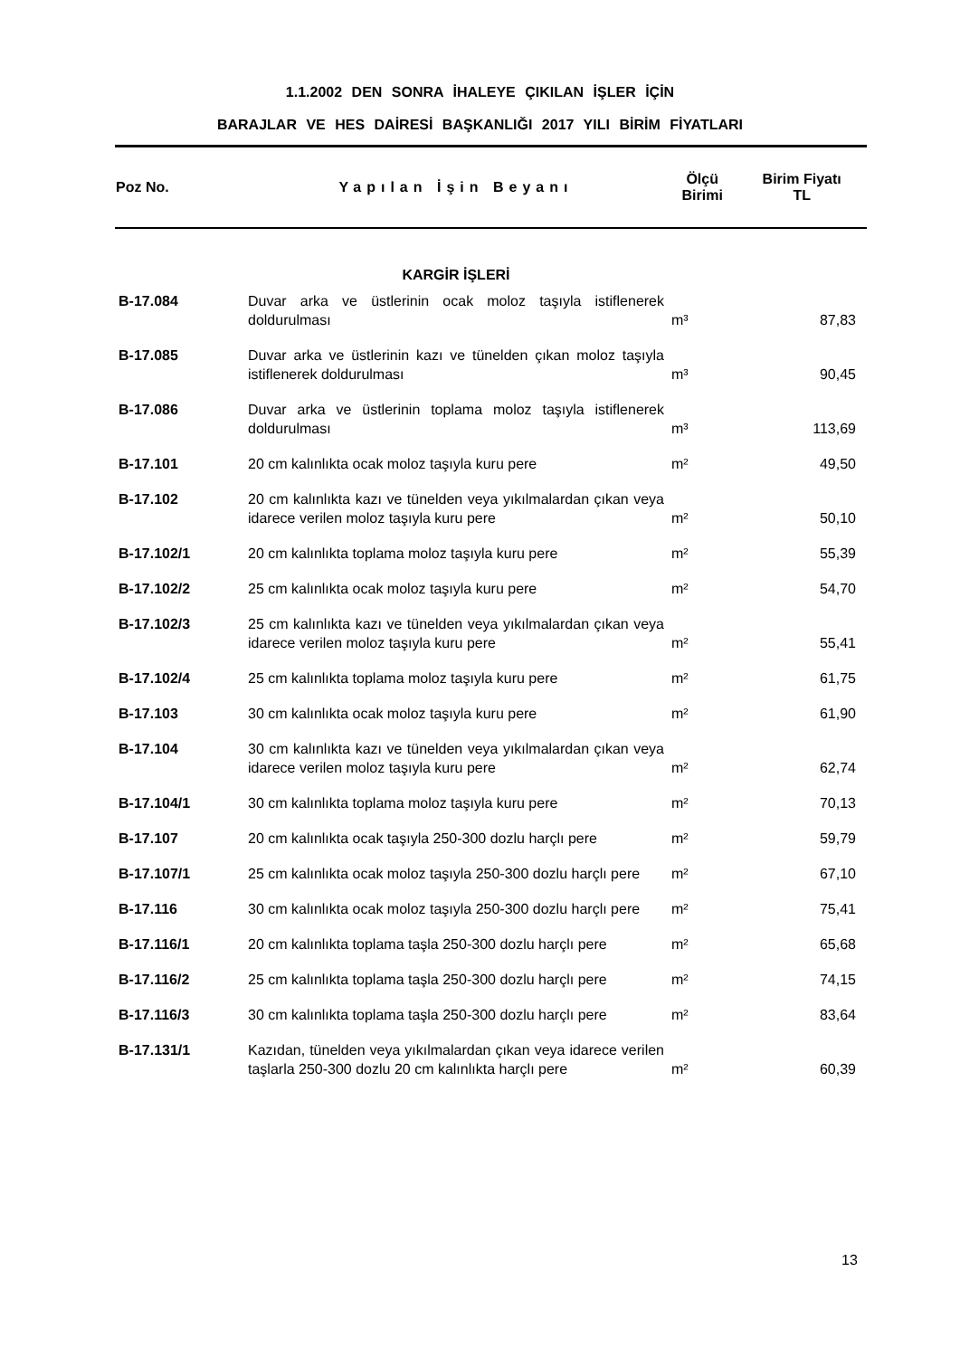1.1.2002 DEN SONRA İHALEYE ÇIKILAN İŞLER İÇİN
BARAJLAR VE HES DAİRESİ BAŞKANLIĞI 2017 YILI BİRİM FİYATLARI
| Poz No. | Yapılan İşin Beyanı | Ölçü Birimi | Birim Fiyatı TL |
| --- | --- | --- | --- |
| | KARGİR İŞLERİ | | |
| B-17.084 | Duvar arka ve üstlerinin ocak moloz taşıyla istiflenerek doldurulması | m³ | 87,83 |
| B-17.085 | Duvar arka ve üstlerinin kazı ve tünelden çıkan moloz taşıyla istiflenerek doldurulması | m³ | 90,45 |
| B-17.086 | Duvar arka ve üstlerinin toplama moloz taşıyla istiflenerek doldurulması | m³ | 113,69 |
| B-17.101 | 20 cm kalınlıkta ocak moloz taşıyla kuru pere | m² | 49,50 |
| B-17.102 | 20 cm kalınlıkta kazı ve tünelden veya yıkılmalardan çıkan veya idarece verilen moloz taşıyla kuru pere | m² | 50,10 |
| B-17.102/1 | 20 cm kalınlıkta toplama moloz taşıyla kuru pere | m² | 55,39 |
| B-17.102/2 | 25 cm kalınlıkta ocak moloz taşıyla kuru pere | m² | 54,70 |
| B-17.102/3 | 25 cm kalınlıkta kazı ve tünelden veya yıkılmalardan çıkan veya idarece verilen moloz taşıyla kuru pere | m² | 55,41 |
| B-17.102/4 | 25 cm kalınlıkta toplama moloz taşıyla kuru pere | m² | 61,75 |
| B-17.103 | 30 cm kalınlıkta ocak moloz taşıyla kuru pere | m² | 61,90 |
| B-17.104 | 30 cm kalınlıkta kazı ve tünelden veya yıkılmalardan çıkan veya idarece verilen moloz taşıyla kuru pere | m² | 62,74 |
| B-17.104/1 | 30 cm kalınlıkta toplama moloz taşıyla kuru pere | m² | 70,13 |
| B-17.107 | 20 cm kalınlıkta ocak taşıyla 250-300 dozlu harçlı pere | m² | 59,79 |
| B-17.107/1 | 25 cm kalınlıkta ocak moloz taşıyla 250-300 dozlu harçlı pere | m² | 67,10 |
| B-17.116 | 30 cm kalınlıkta ocak moloz taşıyla 250-300 dozlu harçlı pere | m² | 75,41 |
| B-17.116/1 | 20 cm kalınlıkta toplama taşla 250-300 dozlu harçlı pere | m² | 65,68 |
| B-17.116/2 | 25 cm kalınlıkta toplama taşla 250-300 dozlu harçlı pere | m² | 74,15 |
| B-17.116/3 | 30 cm kalınlıkta toplama taşla 250-300 dozlu harçlı pere | m² | 83,64 |
| B-17.131/1 | Kazıdan, tünelden veya yıkılmalardan çıkan veya idarece verilen taşlarla 250-300 dozlu 20 cm kalınlıkta harçlı pere | m² | 60,39 |
13